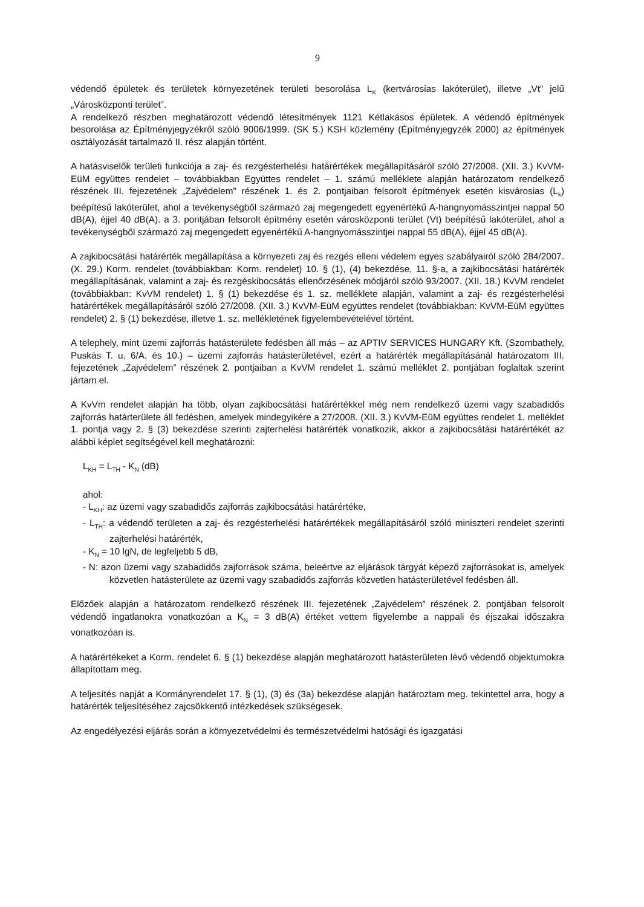9
védendő épületek és területek környezetének területi besorolása L<sub>K</sub> (kertvárosias lakóterület), illetve „Vt” jelű „Városközponti terület”.
A rendelkező részben meghatározott védendő létesítmények 1121 Kétlakásos épületek. A védendő építmények besorolása az Építményjegyzékről szóló 9006/1999. (SK 5.) KSH közlemény (Építményjegyzék 2000) az építmények osztályozását tartalmazó II. rész alapján történt.
A hatásviselők területi funkciója a zaj- és rezgésterhelési határértékek megállapításáról szóló 27/2008. (XII. 3.) KvVM-EüM együttes rendelet – továbbiakban Együttes rendelet – 1. számú melléklete alapján határozatom rendelkező részének III. fejezetének „Zajvédelem” részének 1. és 2. pontjaiban felsorolt építmények esetén kisvárosias (L<sub>k</sub>) beépítésű lakóterület, ahol a tevékenységből származó zaj megengedett egyenértékű A-hangnyomásszintjei nappal 50 dB(A), éjjel 40 dB(A). a 3. pontjában felsorolt építmény esetén városközponti terület (Vt) beépítésű lakóterület, ahol a tevékenységből származó zaj megengedett egyenértékű A-hangnyomásszintjei nappal 55 dB(A), éjjel 45 dB(A).
A zajkibocsátási határérték megállapítása a környezeti zaj és rezgés elleni védelem egyes szabályairól szóló 284/2007. (X. 29.) Korm. rendelet (továbbiakban: Korm. rendelet) 10. § (1), (4) bekezdése, 11. §-a, a zajkibocsátási határérték megállapításának, valamint a zaj- és rezgéskibocsátás ellenőrzésének módjáról szóló 93/2007. (XII. 18.) KvVM rendelet (továbbiakban: KvVM rendelet) 1. § (1) bekezdése és 1. sz. melléklete alapján, valamint a zaj- és rezgésterhelési határértékek megállapításáról szóló 27/2008. (XII. 3.) KvVM-EüM együttes rendelet (továbbiakban: KvVM-EüM együttes rendelet) 2. § (1) bekezdése, illetve 1. sz. mellékletének figyelembevételével történt.
A telephely, mint üzemi zajforrás hatásterülete fedésben áll más – az APTIV SERVICES HUNGARY Kft. (Szombathely, Puskás T. u. 6/A. és 10.) – üzemi zajforrás hatásterületével, ezért a határérték megállapításánál határozatom III. fejezetének „Zajvédelem” részének 2. pontjaiban a KvVM rendelet 1. számú melléklet 2. pontjában foglaltak szerint jártam el.
A KvVm rendelet alapján ha több, olyan zajkibocsátási határértékkel még nem rendelkező üzemi vagy szabadidős zajforrás határterülete áll fedésben, amelyek mindegyikére a 27/2008. (XII. 3.) KvVM-EüM együttes rendelet 1. melléklet 1. pontja vagy 2. § (3) bekezdése szerinti zajterhelési határérték vonatkozik, akkor a zajkibocsátási határértékét az alábbi képlet segítségével kell meghatározni:
L<sub>KH</sub> = L<sub>TH</sub> - K<sub>N</sub> (dB)
ahol:
- L<sub>KH</sub>: az üzemi vagy szabadidős zajforrás zajkibocsátási határértéke,
- L<sub>TH</sub>: a védendő területen a zaj- és rezgésterhelési határértékek megállapításáról szóló miniszteri rendelet szerinti zajterhelési határérték,
- K<sub>N</sub> = 10 lgN, de legfeljebb 5 dB,
- N: azon üzemi vagy szabadidős zajforrások száma, beleértve az eljárások tárgyát képező zajforrásokat is, amelyek közvetlen hatásterülete az üzemi vagy szabadidős zajforrás közvetlen hatásterületével fedésben áll.
Előzőek alapján a határozatom rendelkező részének III. fejezetének „Zajvédelem” részének 2. pontjában felsorolt védendő ingatlanokra vonatkozóan a K<sub>N</sub> = 3 dB(A) értéket vettem figyelembe a nappali és éjszakai időszakra vonatkozóan is.
A határértékeket a Korm. rendelet 6. § (1) bekezdése alapján meghatározott hatásterületen lévő védendő objektumokra állapítottam meg.
A teljesítés napját a Kormányrendelet 17. § (1), (3) és (3a) bekezdése alapján határoztam meg. tekintettel arra, hogy a határérték teljesítéséhez zajcsökkentő intézkedések szükségesek.
Az engedélyezési eljárás során a környezetvédelmi és természetvédelmi hatósági és igazgatási